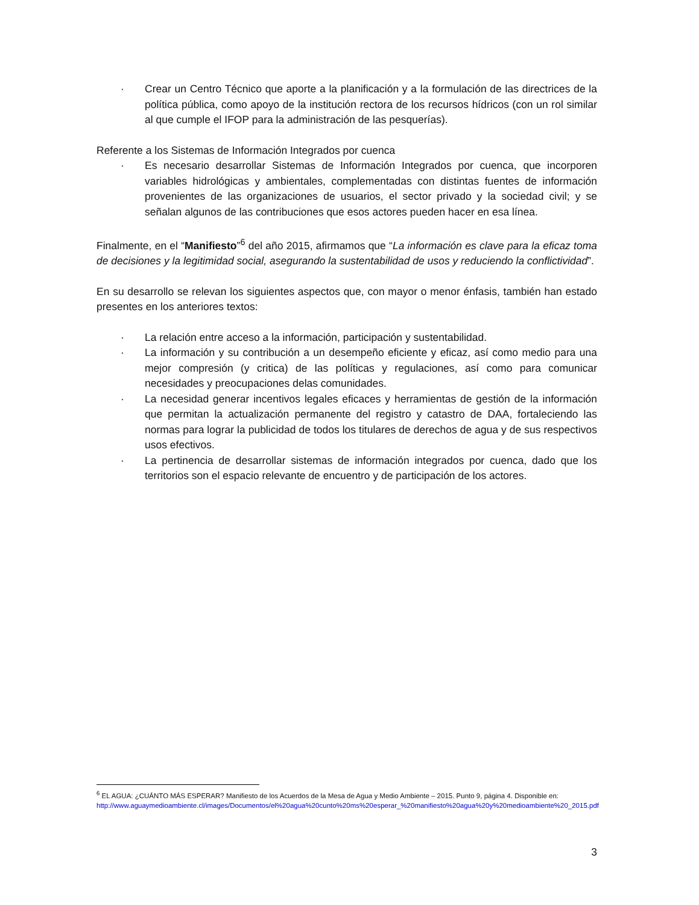· Crear un Centro Técnico que aporte a la planificación y a la formulación de las directrices de la política pública, como apoyo de la institución rectora de los recursos hídricos (con un rol similar al que cumple el IFOP para la administración de las pesquerías).
Referente a los Sistemas de Información Integrados por cuenca
· Es necesario desarrollar Sistemas de Información Integrados por cuenca, que incorporen variables hidrológicas y ambientales, complementadas con distintas fuentes de información provenientes de las organizaciones de usuarios, el sector privado y la sociedad civil; y se señalan algunos de las contribuciones que esos actores pueden hacer en esa línea.
Finalmente, en el “Manifiesto”<sup>6</sup> del año 2015, afirmamos que “La información es clave para la eficaz toma de decisiones y la legitimidad social, asegurando la sustentabilidad de usos y reduciendo la conflictividad”.
En su desarrollo se relevan los siguientes aspectos que, con mayor o menor énfasis, también han estado presentes en los anteriores textos:
· La relación entre acceso a la información, participación y sustentabilidad.
· La información y su contribución a un desempeño eficiente y eficaz, así como medio para una mejor compresión (y critica) de las políticas y regulaciones, así como para comunicar necesidades y preocupaciones delas comunidades.
· La necesidad generar incentivos legales eficaces y herramientas de gestión de la información que permitan la actualización permanente del registro y catastro de DAA, fortaleciendo las normas para lograr la publicidad de todos los titulares de derechos de agua y de sus respectivos usos efectivos.
· La pertinencia de desarrollar sistemas de información integrados por cuenca, dado que los territorios son el espacio relevante de encuentro y de participación de los actores.
<sup>6</sup> EL AGUA: ¿CUÁNTO MÁS ESPERAR? Manifiesto de los Acuerdos de la Mesa de Agua y Medio Ambiente – 2015. Punto 9, página 4. Disponible en: http://www.aguaymedioambiente.cl/images/Documentos/el%20agua%20cunto%20ms%20esperar_%20manifiesto%20agua%20y%20medioambiente%20_2015.pdf
3